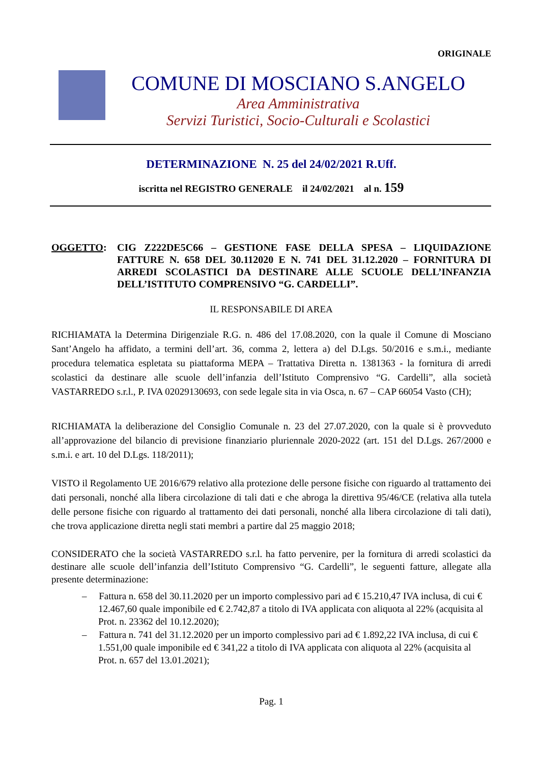ORIGINALE
COMUNE DI MOSCIANO S.ANGELO
Area Amministrativa
Servizi Turistici, Socio-Culturali e Scolastici
DETERMINAZIONE N. 25 del 24/02/2021 R.Uff.
iscritta nel REGISTRO GENERALE il 24/02/2021 al n. 159
OGGETTO: CIG Z222DE5C66 – GESTIONE FASE DELLA SPESA – LIQUIDAZIONE FATTURE N. 658 DEL 30.112020 E N. 741 DEL 31.12.2020 – FORNITURA DI ARREDI SCOLASTICI DA DESTINARE ALLE SCUOLE DELL’INFANZIA DELL’ISTITUTO COMPRENSIVO “G. CARDELLI”.
IL RESPONSABILE DI AREA
RICHIAMATA la Determina Dirigenziale R.G. n. 486 del 17.08.2020, con la quale il Comune di Mosciano Sant’Angelo ha affidato, a termini dell’art. 36, comma 2, lettera a) del D.Lgs. 50/2016 e s.m.i., mediante procedura telematica espletata su piattaforma MEPA – Trattativa Diretta n. 1381363 - la fornitura di arredi scolastici da destinare alle scuole dell’infanzia dell’Istituto Comprensivo “G. Cardelli”, alla società VASTARREDO s.r.l., P. IVA 02029130693, con sede legale sita in via Osca, n. 67 – CAP 66054 Vasto (CH);
RICHIAMATA la deliberazione del Consiglio Comunale n. 23 del 27.07.2020, con la quale si è provveduto all’approvazione del bilancio di previsione finanziario pluriennale 2020-2022 (art. 151 del D.Lgs. 267/2000 e s.m.i. e art. 10 del D.Lgs. 118/2011);
VISTO il Regolamento UE 2016/679 relativo alla protezione delle persone fisiche con riguardo al trattamento dei dati personali, nonché alla libera circolazione di tali dati e che abroga la direttiva 95/46/CE (relativa alla tutela delle persone fisiche con riguardo al trattamento dei dati personali, nonché alla libera circolazione di tali dati), che trova applicazione diretta negli stati membri a partire dal 25 maggio 2018;
CONSIDERATO che la società VASTARREDO s.r.l. ha fatto pervenire, per la fornitura di arredi scolastici da destinare alle scuole dell’infanzia dell’Istituto Comprensivo “G. Cardelli”, le seguenti fatture, allegate alla presente determinazione:
– Fattura n. 658 del 30.11.2020 per un importo complessivo pari ad € 15.210,47 IVA inclusa, di cui € 12.467,60 quale imponibile ed € 2.742,87 a titolo di IVA applicata con aliquota al 22% (acquisita al Prot. n. 23362 del 10.12.2020);
– Fattura n. 741 del 31.12.2020 per un importo complessivo pari ad € 1.892,22 IVA inclusa, di cui € 1.551,00 quale imponibile ed € 341,22 a titolo di IVA applicata con aliquota al 22% (acquisita al Prot. n. 657 del 13.01.2021);
Pag. 1